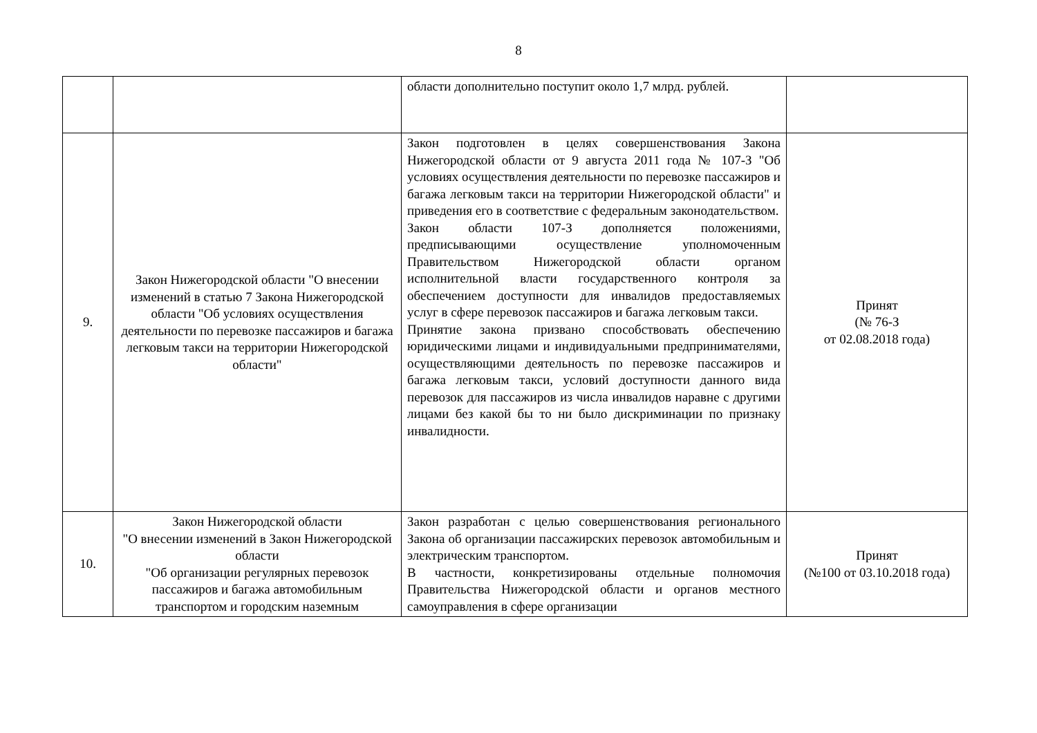8
| | | области дополнительно поступит около 1,7 млрд. рублей. | |
| 9. | Закон Нижегородской области "О внесении изменений в статью 7 Закона Нижегородской области "Об условиях осуществления деятельности по перевозке пассажиров и багажа легковым такси на территории Нижегородской области" | Закон подготовлен в целях совершенствования Закона Нижегородской области от 9 августа 2011 года № 107-З "Об условиях осуществления деятельности по перевозке пассажиров и багажа легковым такси на территории Нижегородской области" и приведения его в соответствие с федеральным законодательством. Закон области 107-З дополняется положениями, предписывающими осуществление уполномоченным Правительством Нижегородской области органом исполнительной власти государственного контроля за обеспечением доступности для инвалидов предоставляемых услуг в сфере перевозок пассажиров и багажа легковым такси. Принятие закона призвано способствовать обеспечению юридическими лицами и индивидуальными предпринимателями, осуществляющими деятельность по перевозке пассажиров и багажа легковым такси, условий доступности данного вида перевозок для пассажиров из числа инвалидов наравне с другими лицами без какой бы то ни было дискриминации по признаку инвалидности. | Принят (№ 76-З от 02.08.2018 года) |
| 10. | Закон Нижегородской области "О внесении изменений в Закон Нижегородской области "Об организации регулярных перевозок пассажиров и багажа автомобильным транспортом и городским наземным | Закон разработан с целью совершенствования регионального Закона об организации пассажирских перевозок автомобильным и электрическим транспортом. В частности, конкретизированы отдельные полномочия Правительства Нижегородской области и органов местного самоуправления в сфере организации | Принят (№100 от 03.10.2018 года) |